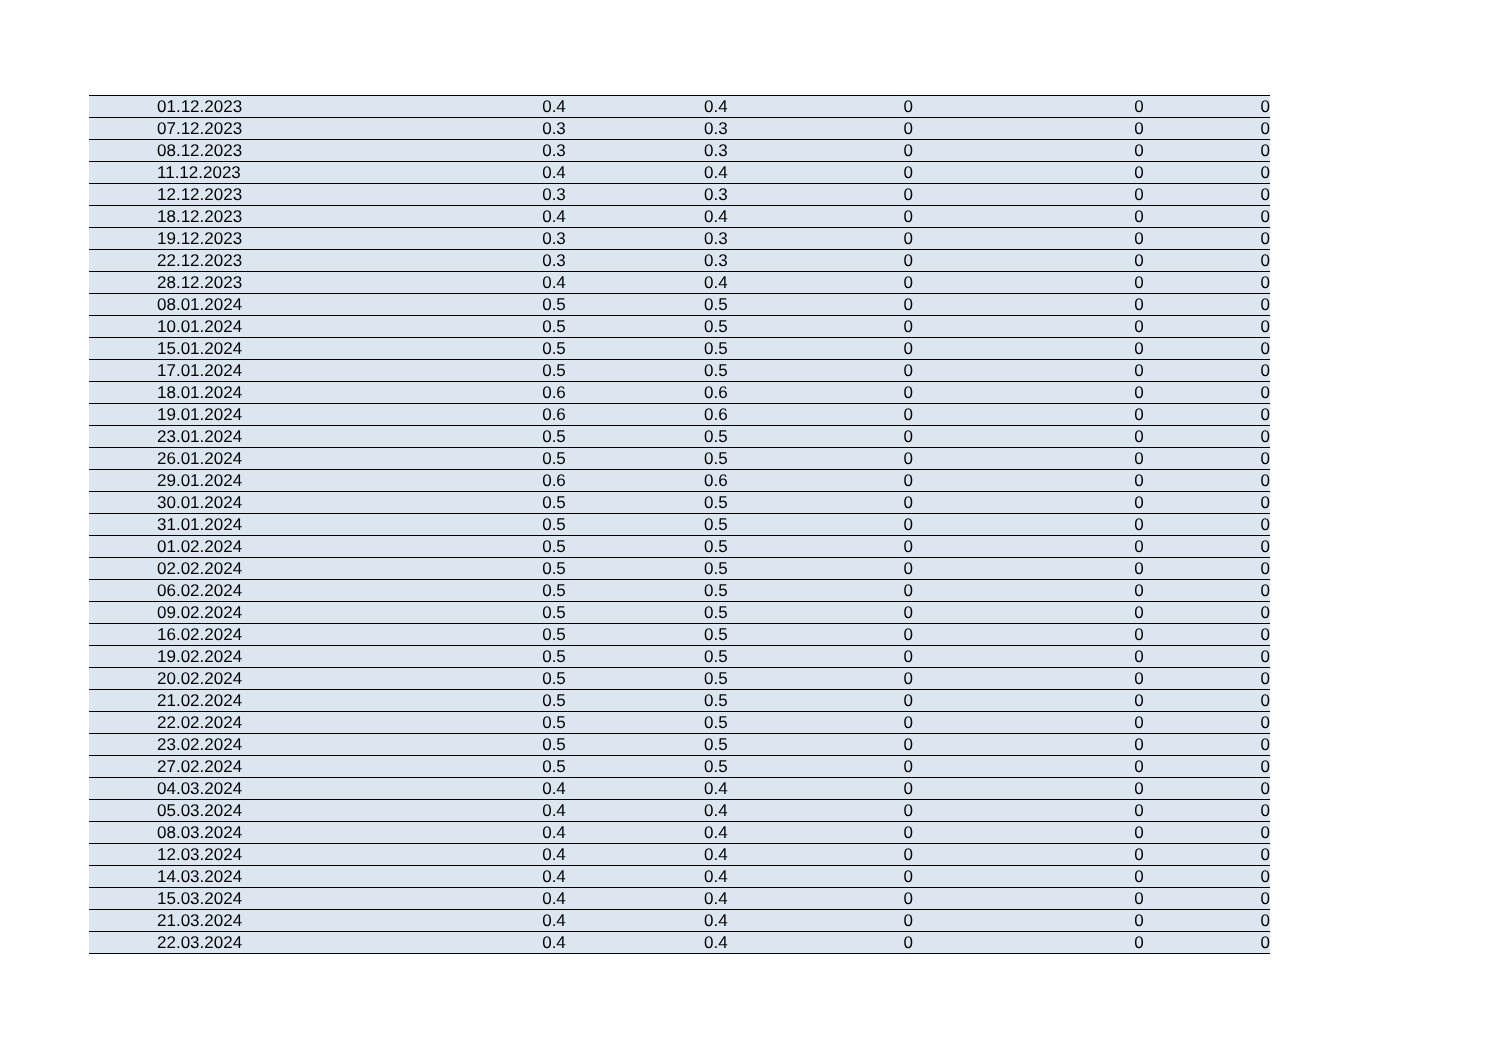| 01.12.2023 | 0.4 | 0.4 | 0 | 0 | 0 |
| 07.12.2023 | 0.3 | 0.3 | 0 | 0 | 0 |
| 08.12.2023 | 0.3 | 0.3 | 0 | 0 | 0 |
| 11.12.2023 | 0.4 | 0.4 | 0 | 0 | 0 |
| 12.12.2023 | 0.3 | 0.3 | 0 | 0 | 0 |
| 18.12.2023 | 0.4 | 0.4 | 0 | 0 | 0 |
| 19.12.2023 | 0.3 | 0.3 | 0 | 0 | 0 |
| 22.12.2023 | 0.3 | 0.3 | 0 | 0 | 0 |
| 28.12.2023 | 0.4 | 0.4 | 0 | 0 | 0 |
| 08.01.2024 | 0.5 | 0.5 | 0 | 0 | 0 |
| 10.01.2024 | 0.5 | 0.5 | 0 | 0 | 0 |
| 15.01.2024 | 0.5 | 0.5 | 0 | 0 | 0 |
| 17.01.2024 | 0.5 | 0.5 | 0 | 0 | 0 |
| 18.01.2024 | 0.6 | 0.6 | 0 | 0 | 0 |
| 19.01.2024 | 0.6 | 0.6 | 0 | 0 | 0 |
| 23.01.2024 | 0.5 | 0.5 | 0 | 0 | 0 |
| 26.01.2024 | 0.5 | 0.5 | 0 | 0 | 0 |
| 29.01.2024 | 0.6 | 0.6 | 0 | 0 | 0 |
| 30.01.2024 | 0.5 | 0.5 | 0 | 0 | 0 |
| 31.01.2024 | 0.5 | 0.5 | 0 | 0 | 0 |
| 01.02.2024 | 0.5 | 0.5 | 0 | 0 | 0 |
| 02.02.2024 | 0.5 | 0.5 | 0 | 0 | 0 |
| 06.02.2024 | 0.5 | 0.5 | 0 | 0 | 0 |
| 09.02.2024 | 0.5 | 0.5 | 0 | 0 | 0 |
| 16.02.2024 | 0.5 | 0.5 | 0 | 0 | 0 |
| 19.02.2024 | 0.5 | 0.5 | 0 | 0 | 0 |
| 20.02.2024 | 0.5 | 0.5 | 0 | 0 | 0 |
| 21.02.2024 | 0.5 | 0.5 | 0 | 0 | 0 |
| 22.02.2024 | 0.5 | 0.5 | 0 | 0 | 0 |
| 23.02.2024 | 0.5 | 0.5 | 0 | 0 | 0 |
| 27.02.2024 | 0.5 | 0.5 | 0 | 0 | 0 |
| 04.03.2024 | 0.4 | 0.4 | 0 | 0 | 0 |
| 05.03.2024 | 0.4 | 0.4 | 0 | 0 | 0 |
| 08.03.2024 | 0.4 | 0.4 | 0 | 0 | 0 |
| 12.03.2024 | 0.4 | 0.4 | 0 | 0 | 0 |
| 14.03.2024 | 0.4 | 0.4 | 0 | 0 | 0 |
| 15.03.2024 | 0.4 | 0.4 | 0 | 0 | 0 |
| 21.03.2024 | 0.4 | 0.4 | 0 | 0 | 0 |
| 22.03.2024 | 0.4 | 0.4 | 0 | 0 | 0 |